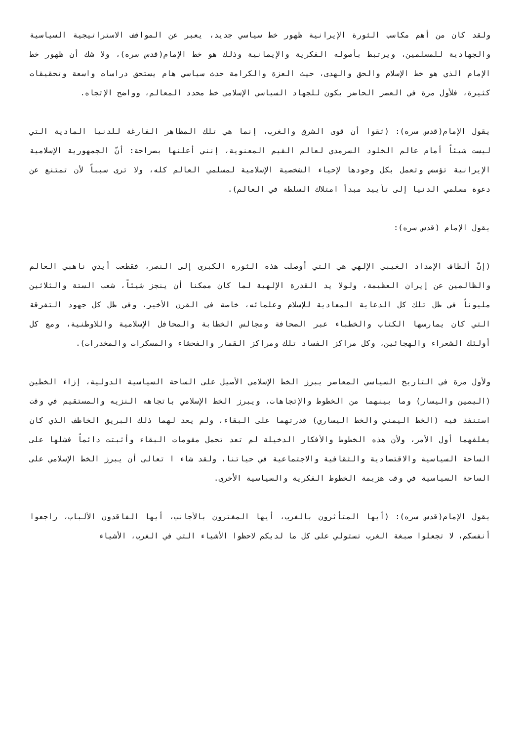ولقد كان من أهم مكاسب الثورة الإيرانية ظهور خط سياسي جديد، يعبر عن المواقف الاستراتيجية السياسية والجهادية للمسلمين، ويرتبط بأصوله الفكرية والإيمانية وذلك هو خط الإمام(قدس سره)، ولا شك أن ظهور خط الإمام الذي هو خط الإسلام والحق والهدى، حيث العزة والكرامة حدث سياسي هام يستحق دراسات واسعة وتحقيقات كثيرة، فلأول مرة في العصر الحاضر يكون للجهاد السياسي الإسلامي خط محدد المعالم، وواضح الإتجاه.
يقول الإمام(قدس سره): (ثقوا أن قوى الشرق والغرب، إنما هي تلك المظاهر الفارغة للدنيا المادية التي ليست شيئاً أمام عالم الخلود السرمدي لعالم القيم المعنوية، إنني أعلنها بصراحة: أنّ الجمهورية الإسلامية الإيرانية تؤسس وتعمل بكل وجودها لإحياء الشخصية الإسلامية لمسلمي العالم كله، ولا ترى سبباً لأن تمتنع عن دعوة مسلمي الدنيا إلى تأييد مبدأ امتلاك السلطة في العالم).
يقول الإمام (قدس سره):
(إنّ ألطاف الإمداد الغيبي الإلهي هي التي أوصلت هذه الثورة الكبرى إلى النصر، فقطعت أيدي ناهبي العالم والظالمين عن إيران العظيمة، ولولا يد القدرة الإلهية لما كان ممكنا أن ينجز شيئاً، شعب الستة والثلاثين مليوناً في ظل تلك كل الدعاية المعادية للإسلام وعلمائه، خاصة في القرن الأخير، وفي ظل كل جهود التفرقة التي كان يمارسها الكتاب والخطباء عبر الصحافة ومجالس الخطابة والمحافل الإسلامية واللاوطنية، ومع كل أولئك الشعراء والهجائين، وكل مراكز الفساد تلك ومراكز القمار والفحشاء والمسكرات والمخدرات).
ولأول مرة في التاريخ السياسي المعاصر يبرز الخط الإسلامي الأصيل على الساحة السياسية الدولية، إزاء الخطين (اليمين واليسار) وما بينهما من الخطوط والإتجاهات، ويبرز الخط الإسلامي باتجاهه النزيه والمستقيم في وقت استنفذ فيه (الخط اليمني والخط اليساري) قدرتهما على البقاء، ولم يعد لهما ذلك البريق الخاطف الذي كان يغلفهما أول الأمر، ولأن هذه الخطوط والأفكار الدخيلة لم تعد تحمل مقومات البقاء وأثبتت دائماً فشلها على الساحة السياسية والاقتصادية والثقافية والاجتماعية في حياتنا، ولقد شاء ا تعالى أن يبرز الخط الإسلامي على الساحة السياسية في وقت هزيمة الخطوط الفكرية والسياسية الأخرى.
يقول الإمام(قدس سره): (أيها المتأثرون بالغرب، أيها المغترون بالأجانب، أيها الفاقدون الألباب، راجعوا أنفسكم، لا تجعلوا صبغة الغرب تستولي على كل ما لديكم لاحظوا الأشياء التي في الغرب، الأشياء